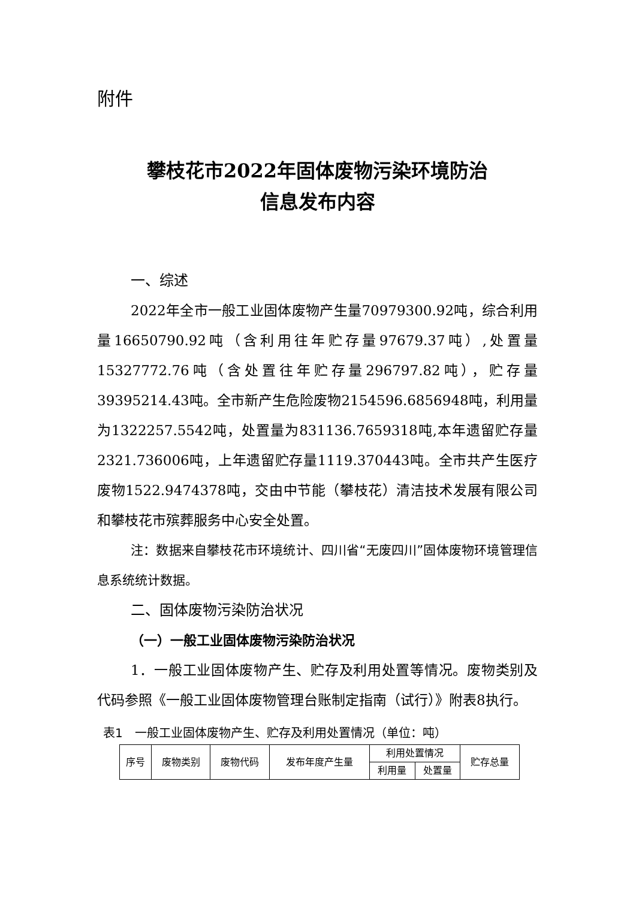附件
攀枝花市2022年固体废物污染环境防治
信息发布内容
一、综述
2022年全市一般工业固体废物产生量70979300.92吨，综合利用量16650790.92吨（含利用往年贮存量97679.37吨）,处置量15327772.76吨（含处置往年贮存量296797.82吨），贮存量39395214.43吨。全市新产生危险废物2154596.6856948吨，利用量为1322257.5542吨，处置量为831136.7659318吨,本年遗留贮存量2321.736006吨，上年遗留贮存量1119.370443吨。全市共产生医疗废物1522.9474378吨，交由中节能（攀枝花）清洁技术发展有限公司和攀枝花市殡葬服务中心安全处置。
注：数据来自攀枝花市环境统计、四川省“无废四川”固体废物环境管理信息系统统计数据。
二、固体废物污染防治状况
（一）一般工业固体废物污染防治状况
1．一般工业固体废物产生、贮存及利用处置等情况。废物类别及代码参照《一般工业固体废物管理台账制定指南（试行）》附表8执行。
表1　一般工业固体废物产生、贮存及利用处置情况（单位：吨）
| 序号 | 废物类别 | 废物代码 | 发布年度产生量 | 利用处置情况 | | 贮存总量 |
| | | | | 利用量 | 处置量 | |